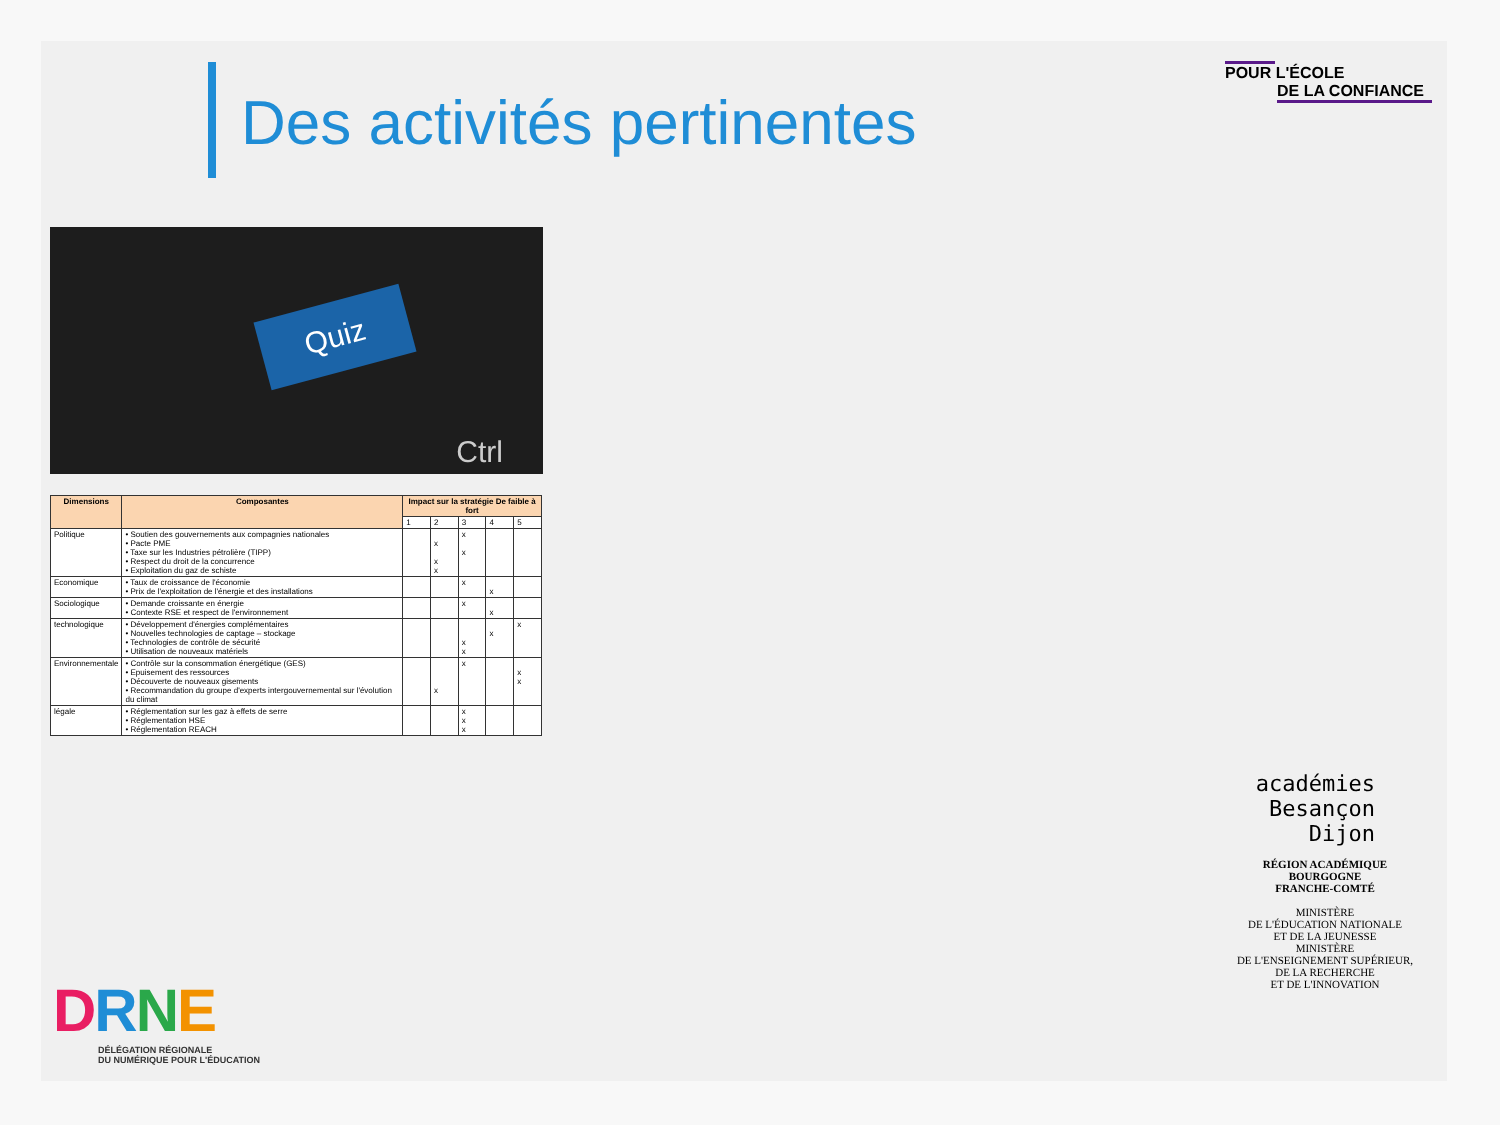Des activités pertinentes
POUR L'ÉCOLE
DE LA CONFIANCE
Quiz
Ctrl
| Dimensions | Composantes | Impact sur la stratégie De faible à fort | | | | |
| --- | --- | --- | --- | --- | --- | --- |
| | | 1 | 2 | 3 | 4 | 5 |
| Politique | • Soutien des gouvernements aux compagnies nationales • Pacte PME • Taxe sur les Industries pétrolière (TIPP) • Respect du droit de la concurrence • Exploitation du gaz de schiste | | x x x | x x | | |
| Economique | • Taux de croissance de l'économie • Prix de l'exploitation de l'énergie et des installations | | | x | x | |
| Sociologique | • Demande croissante en énergie • Contexte RSE et respect de l'environnement | | | x | x | |
| technologique | • Développement d'énergies complémentaires • Nouvelles technologies de captage – stockage • Technologies de contrôle de sécurité • Utilisation de nouveaux matériels | | | x x | x | x |
| Environnementale | • Contrôle sur la consommation énergétique (GES) • Epuisement des ressources • Découverte de nouveaux gisements • Recommandation du groupe d'experts intergouvernemental sur l'évolution du climat | | x | x | | x x |
| légale | • Réglementation sur les gaz à effets de serre • Réglementation HSE • Réglementation REACH | | | x x x | | |
DRNE
DÉLÉGATION RÉGIONALE
DU NUMÉRIQUE POUR L'ÉDUCATION
académies
Besançon
Dijon
RÉGION ACADÉMIQUE
BOURGOGNE
FRANCHE-COMTÉ
MINISTÈRE
DE L'ÉDUCATION NATIONALE
ET DE LA JEUNESSE
MINISTÈRE
DE L'ENSEIGNEMENT SUPÉRIEUR,
DE LA RECHERCHE
ET DE L'INNOVATION